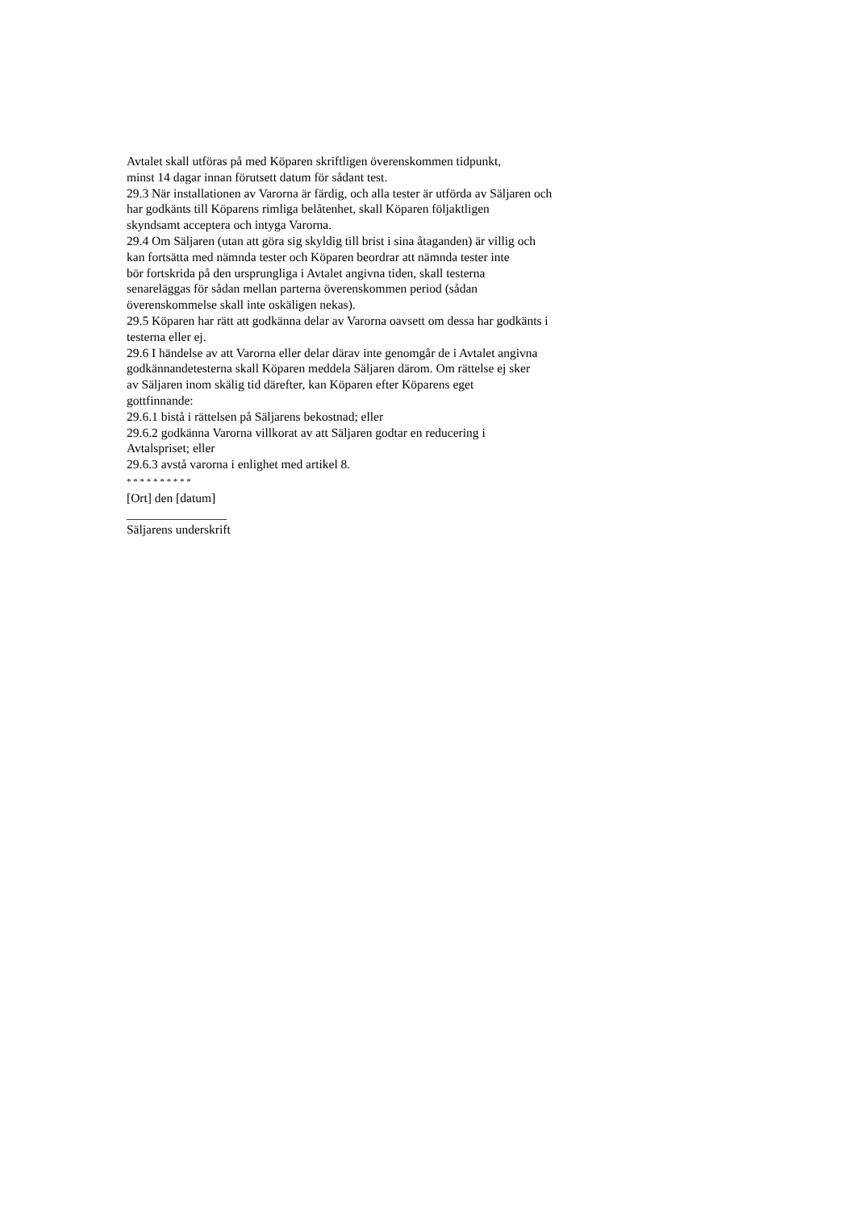Avtalet skall utföras på med Köparen skriftligen överenskommen tidpunkt,
minst 14 dagar innan förutsett datum för sådant test.
29.3 När installationen av Varorna är färdig, och alla tester är utförda av Säljaren och
har godkänts till Köparens rimliga belåtenhet, skall Köparen följaktligen
skyndsamt acceptera och intyga Varorna.
29.4 Om Säljaren (utan att göra sig skyldig till brist i sina åtaganden) är villig och
kan fortsätta med nämnda tester och Köparen beordrar att nämnda tester inte
bör fortskrida på den ursprungliga i Avtalet angivna tiden, skall testerna
senareläggas för sådan mellan parterna överenskommen period (sådan
överenskommelse skall inte oskäligen nekas).
29.5 Köparen har rätt att godkänna delar av Varorna oavsett om dessa har godkänts i
testerna eller ej.
29.6 I händelse av att Varorna eller delar därav inte genomgår de i Avtalet angivna
godkännandetesterna skall Köparen meddela Säljaren därom. Om rättelse ej sker
av Säljaren inom skälig tid därefter, kan Köparen efter Köparens eget
gottfinnande:
29.6.1 bistå i rättelsen på Säljarens bekostnad; eller
29.6.2 godkänna Varorna villkorat av att Säljaren godtar en reducering i
Avtalspriset; eller
29.6.3 avstå varorna i enlighet med artikel 8.
* * * * * * * * * *
[Ort] den [datum]
________________
Säljarens underskrift